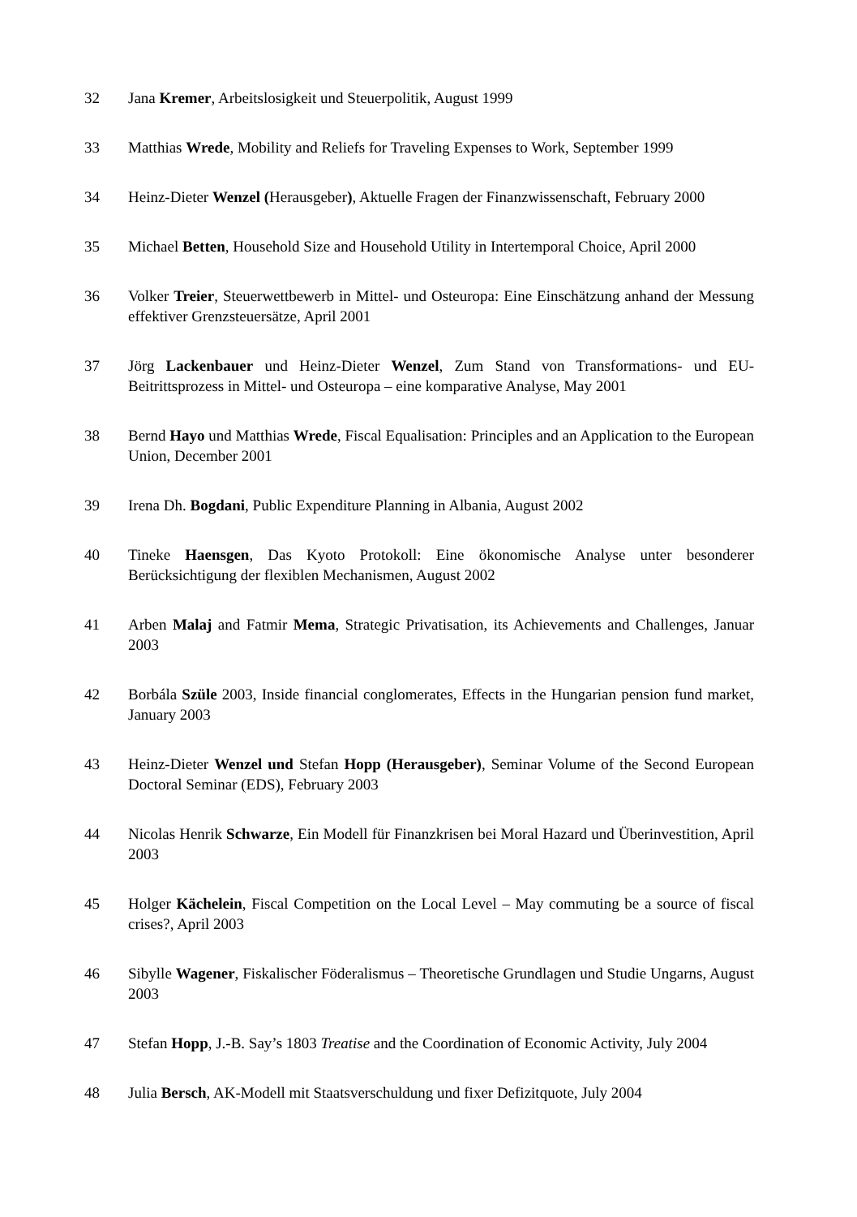32 Jana Kremer, Arbeitslosigkeit und Steuerpolitik, August 1999
33 Matthias Wrede, Mobility and Reliefs for Traveling Expenses to Work, September 1999
34 Heinz-Dieter Wenzel (Herausgeber), Aktuelle Fragen der Finanzwissenschaft, February 2000
35 Michael Betten, Household Size and Household Utility in Intertemporal Choice, April 2000
36 Volker Treier, Steuerwettbewerb in Mittel- und Osteuropa: Eine Einschätzung anhand der Messung effektiver Grenzsteuersätze, April 2001
37 Jörg Lackenbauer und Heinz-Dieter Wenzel, Zum Stand von Transformations- und EU-Beitrittsprozess in Mittel- und Osteuropa – eine komparative Analyse, May 2001
38 Bernd Hayo und Matthias Wrede, Fiscal Equalisation: Principles and an Application to the European Union, December 2001
39 Irena Dh. Bogdani, Public Expenditure Planning in Albania, August 2002
40 Tineke Haensgen, Das Kyoto Protokoll: Eine ökonomische Analyse unter besonderer Berücksichtigung der flexiblen Mechanismen, August 2002
41 Arben Malaj and Fatmir Mema, Strategic Privatisation, its Achievements and Challenges, Januar 2003
42 Borbála Szüle 2003, Inside financial conglomerates, Effects in the Hungarian pension fund market, January 2003
43 Heinz-Dieter Wenzel und Stefan Hopp (Herausgeber), Seminar Volume of the Second European Doctoral Seminar (EDS), February 2003
44 Nicolas Henrik Schwarze, Ein Modell für Finanzkrisen bei Moral Hazard und Überinvestition, April 2003
45 Holger Kächelein, Fiscal Competition on the Local Level – May commuting be a source of fiscal crises?, April 2003
46 Sibylle Wagener, Fiskalischer Föderalismus – Theoretische Grundlagen und Studie Ungarns, August 2003
47 Stefan Hopp, J.-B. Say’s 1803 Treatise and the Coordination of Economic Activity, July 2004
48 Julia Bersch, AK-Modell mit Staatsverschuldung und fixer Defizitquote, July 2004